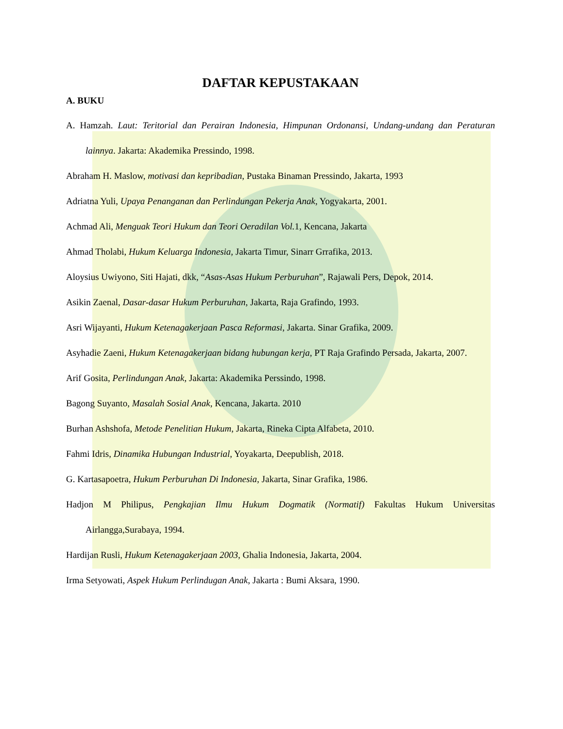DAFTAR KEPUSTAKAAN
A. BUKU
A. Hamzah. Laut: Teritorial dan Perairan Indonesia, Himpunan Ordonansi, Undang-undang dan Peraturan lainnya. Jakarta: Akademika Pressindo, 1998.
Abraham H. Maslow, motivasi dan kepribadian, Pustaka Binaman Pressindo, Jakarta, 1993
Adriatna Yuli, Upaya Penanganan dan Perlindungan Pekerja Anak, Yogyakarta, 2001.
Achmad Ali, Menguak Teori Hukum dan Teori Oeradilan Vol. 1, Kencana, Jakarta
Ahmad Tholabi, Hukum Keluarga Indonesia, Jakarta Timur, Sinarr Grrafika, 2013.
Aloysius Uwiyono, Siti Hajati, dkk, “Asas-Asas Hukum Perburuhan”, Rajawali Pers, Depok, 2014.
Asikin Zaenal, Dasar-dasar Hukum Perburuhan, Jakarta, Raja Grafindo, 1993.
Asri Wijayanti, Hukum Ketenagakerjaan Pasca Reformasi, Jakarta. Sinar Grafika, 2009.
Asyhadie Zaeni, Hukum Ketenagakerjaan bidang hubungan kerja, PT Raja Grafindo Persada, Jakarta, 2007.
Arif Gosita, Perlindungan Anak, Jakarta: Akademika Perssindo, 1998.
Bagong Suyanto, Masalah Sosial Anak, Kencana, Jakarta. 2010
Burhan Ashshofa, Metode Penelitian Hukum, Jakarta, Rineka Cipta Alfabeta, 2010.
Fahmi Idris, Dinamika Hubungan Industrial, Yoyakarta, Deepublish, 2018.
G. Kartasapoetra, Hukum Perburuhan Di Indonesia, Jakarta, Sinar Grafika, 1986.
Hadjon M Philipus, Pengkajian Ilmu Hukum Dogmatik (Normatif) Fakultas Hukum Universitas Airlangga,Surabaya, 1994.
Hardijan Rusli, Hukum Ketenagakerjaan 2003, Ghalia Indonesia, Jakarta, 2004.
Irma Setyowati, Aspek Hukum Perlindugan Anak, Jakarta : Bumi Aksara, 1990.